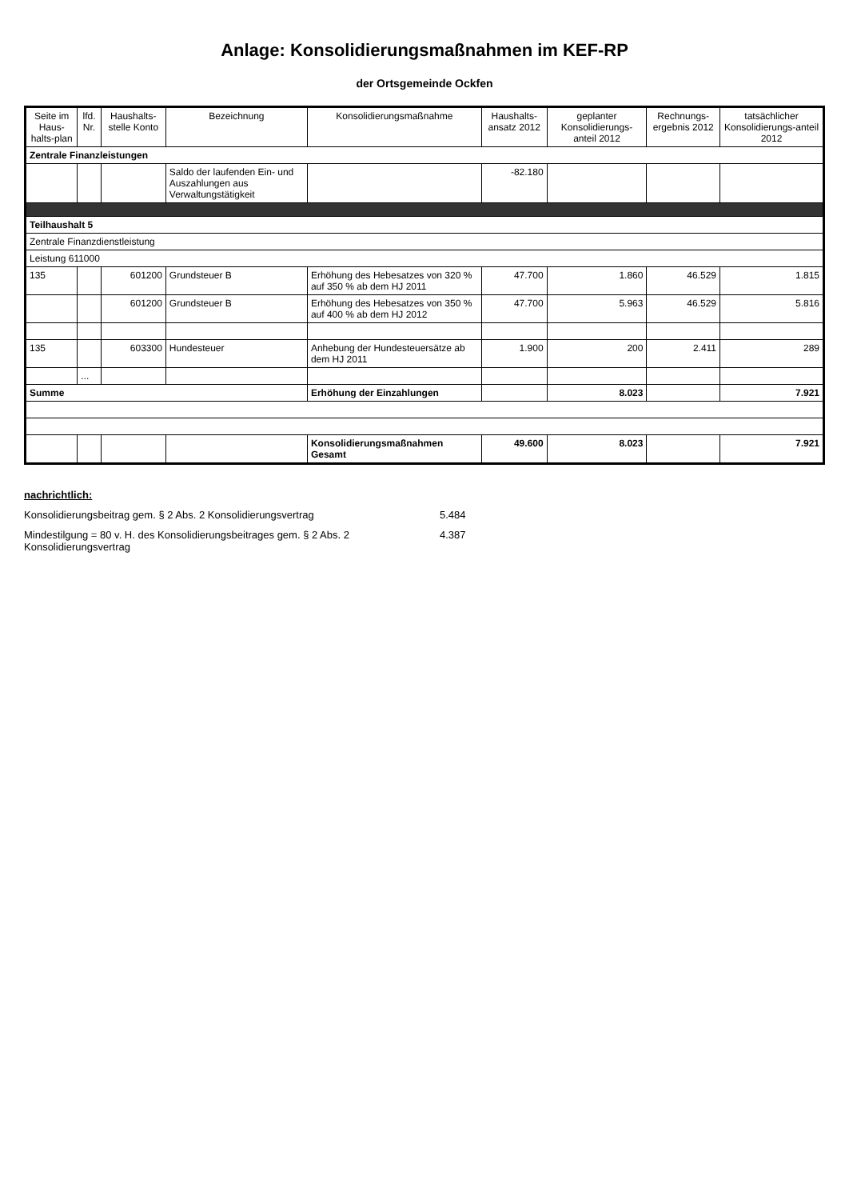Anlage: Konsolidierungsmaßnahmen im KEF-RP
der Ortsgemeinde Ockfen
| Seite im Haus-halts-plan | lfd. Nr. | Haushalts-stelle Konto | Bezeichnung | Konsolidierungsmaßnahme | Haushalts-ansatz 2012 | geplanter Konsolidierungs-anteil 2012 | Rechnungs-ergebnis 2012 | tatsächlicher Konsolidierungs-anteil 2012 |
| --- | --- | --- | --- | --- | --- | --- | --- | --- |
| Zentrale Finanzleistungen | | | | | | | | |
| | | | Saldo der laufenden Ein- und Auszahlungen aus Verwaltungstätigkeit | | -82.180 | | | |
| Teilhaushalt 5 | | | | | | | | |
| Zentrale Finanzdienstleistung | | | | | | | | |
| Leistung 611000 | | | | | | | | |
| 135 | | 601200 | Grundsteuer B | Erhöhung des Hebesatzes von 320 % auf 350 % ab dem HJ 2011 | 47.700 | 1.860 | 46.529 | 1.815 |
| | | 601200 | Grundsteuer B | Erhöhung des Hebesatzes von 350 % auf 400 % ab dem HJ 2012 | 47.700 | 5.963 | 46.529 | 5.816 |
| 135 | | 603300 | Hundesteuer | Anhebung der Hundesteuersätze ab dem HJ 2011 | 1.900 | 200 | 2.411 | 289 |
| | ... | | | | | | | |
| Summe | | | | Erhöhung der Einzahlungen | | 8.023 | | 7.921 |
| | | | | Konsolidierungsmaßnahmen Gesamt | 49.600 | 8.023 | | 7.921 |
nachrichtlich:
Konsolidierungsbeitrag gem. § 2 Abs. 2 Konsolidierungsvertrag 5.484
Mindestilgung = 80 v. H. des Konsolidierungsbeitrages gem. § 2 Abs. 2 Konsolidierungsvertrag 4.387